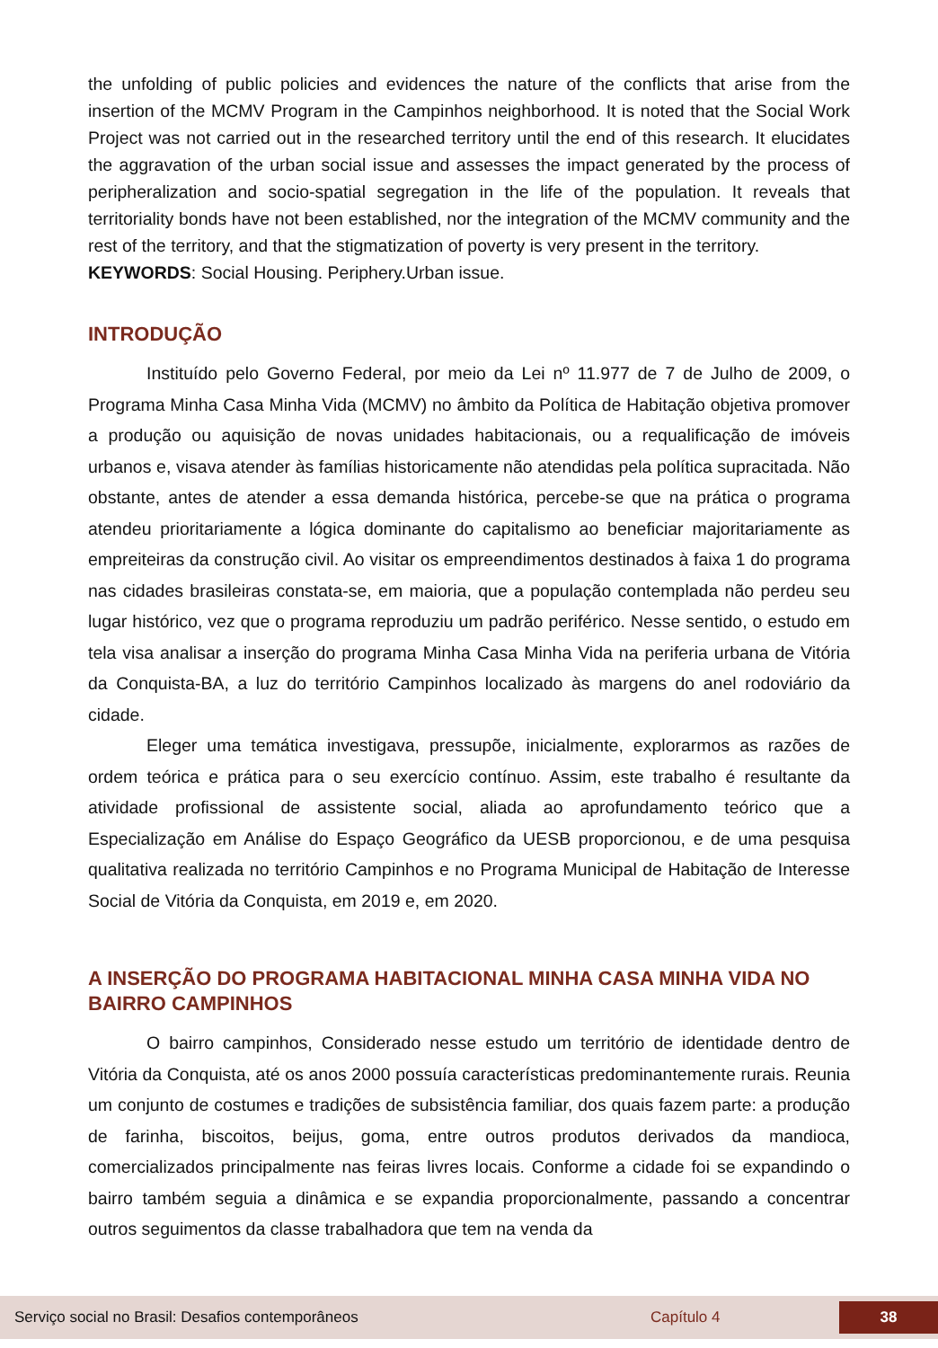the unfolding of public policies and evidences the nature of the conflicts that arise from the insertion of the MCMV Program in the Campinhos neighborhood. It is noted that the Social Work Project was not carried out in the researched territory until the end of this research. It elucidates the aggravation of the urban social issue and assesses the impact generated by the process of peripheralization and socio-spatial segregation in the life of the population. It reveals that territoriality bonds have not been established, nor the integration of the MCMV community and the rest of the territory, and that the stigmatization of poverty is very present in the territory.
KEYWORDS: Social Housing. Periphery.Urban issue.
INTRODUÇÃO
Instituído pelo Governo Federal, por meio da Lei nº 11.977 de 7 de Julho de 2009, o Programa Minha Casa Minha Vida (MCMV) no âmbito da Política de Habitação objetiva promover a produção ou aquisição de novas unidades habitacionais, ou a requalificação de imóveis urbanos e, visava atender às famílias historicamente não atendidas pela política supracitada. Não obstante, antes de atender a essa demanda histórica, percebe-se que na prática o programa atendeu prioritariamente a lógica dominante do capitalismo ao beneficiar majoritariamente as empreiteiras da construção civil. Ao visitar os empreendimentos destinados à faixa 1 do programa nas cidades brasileiras constata-se, em maioria, que a população contemplada não perdeu seu lugar histórico, vez que o programa reproduziu um padrão periférico. Nesse sentido, o estudo em tela visa analisar a inserção do programa Minha Casa Minha Vida na periferia urbana de Vitória da Conquista-BA, a luz do território Campinhos localizado às margens do anel rodoviário da cidade.
Eleger uma temática investigava, pressupõe, inicialmente, explorarmos as razões de ordem teórica e prática para o seu exercício contínuo. Assim, este trabalho é resultante da atividade profissional de assistente social, aliada ao aprofundamento teórico que a Especialização em Análise do Espaço Geográfico da UESB proporcionou, e de uma pesquisa qualitativa realizada no território Campinhos e no Programa Municipal de Habitação de Interesse Social de Vitória da Conquista, em 2019 e, em 2020.
A INSERÇÃO DO PROGRAMA HABITACIONAL MINHA CASA MINHA VIDA NO BAIRRO CAMPINHOS
O bairro campinhos, Considerado nesse estudo um território de identidade dentro de Vitória da Conquista, até os anos 2000 possuía características predominantemente rurais. Reunia um conjunto de costumes e tradições de subsistência familiar, dos quais fazem parte: a produção de farinha, biscoitos, beijus, goma, entre outros produtos derivados da mandioca, comercializados principalmente nas feiras livres locais. Conforme a cidade foi se expandindo o bairro também seguia a dinâmica e se expandia proporcionalmente, passando a concentrar outros seguimentos da classe trabalhadora que tem na venda da
Serviço social no Brasil: Desafios contemporâneos Capítulo 4 38